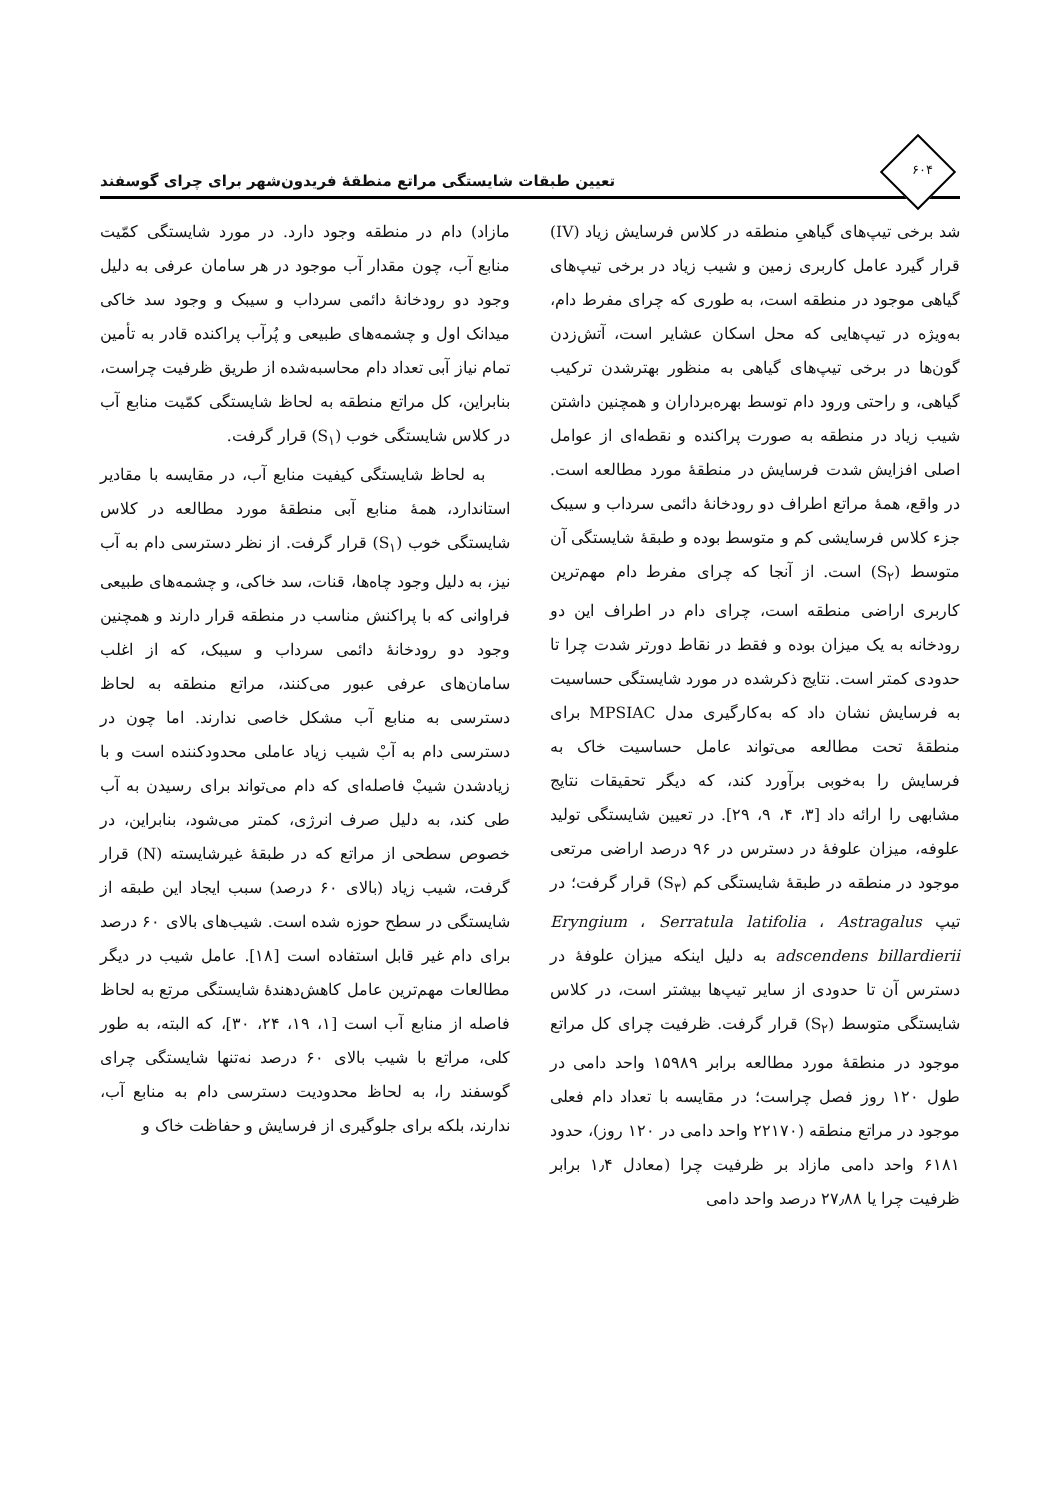۶۰۴
تعیین طبقات شایستگی مراتع منطقهٔ فریدون‌شهر برای چرای گوسفند
شد برخی تیپ‌های گیاهیِ منطقه در کلاس فرسایش زیاد (IV) قرار گیرد عامل کاربری زمین و شیب زیاد در برخی تیپ‌های گیاهی موجود در منطقه است، به طوری که چرای مفرط دام، به‌ویژه در تیپ‌هایی که محل اسکان عشایر است، آتش‌زدن گون‌ها در برخی تیپ‌های گیاهی به منظور بهترشدن ترکیب گیاهی، و راحتی ورود دام توسط بهره‌برداران و همچنین داشتن شیب زیاد در منطقه به صورت پراکنده و نقطه‌ای از عوامل اصلی افزایش شدت فرسایش در منطقهٔ مورد مطالعه است. در واقع، همهٔ مراتع اطراف دو رودخانهٔ دائمی سرداب و سیبک جزء کلاس فرسایشی کم و متوسط بوده و طبقهٔ شایستگی آن متوسط (S<sub>۲</sub>) است. از آنجا که چرای مفرط دام مهم‌ترین کاربری اراضی منطقه است، چرای دام در اطراف این دو رودخانه به یک میزان بوده و فقط در نقاط دورتر شدت چرا تا حدودی کمتر است. نتایج ذکرشده در مورد شایستگی حساسیت به فرسایش نشان داد که به‌کارگیری مدل MPSIAC برای منطقهٔ تحت مطالعه می‌تواند عامل حساسیت خاک به فرسایش را به‌خوبی برآورد کند، که دیگر تحقیقات نتایج مشابهی را ارائه داد [۳، ۴، ۹، ۲۹]. در تعیین شایستگی تولید علوفه، میزان علوفهٔ در دسترس در ۹۶ درصد اراضی مرتعی موجود در منطقه در طبقهٔ شایستگی کم (S<sub>۳</sub>) قرار گرفت؛ در تیپ Eryngium ، Serratula latifolia ، Astragalus adscendens billardierii به دلیل اینکه میزان علوفهٔ در دسترس آن تا حدودی از سایر تیپ‌ها بیشتر است، در کلاس شایستگی متوسط (S<sub>۲</sub>) قرار گرفت. ظرفیت چرای کل مراتع موجود در منطقهٔ مورد مطالعه برابر ۱۵۹۸۹ واحد دامی در طول ۱۲۰ روز فصل چراست؛ در مقایسه با تعداد دام فعلی موجود در مراتع منطقه (۲۲۱۷۰ واحد دامی در ۱۲۰ روز)، حدود ۶۱۸۱ واحد دامی مازاد بر ظرفیت چرا (معادل ۱٫۴ برابر ظرفیت چرا یا ۲۷٫۸۸ درصد واحد دامی
مازاد) دام در منطقه وجود دارد. در مورد شایستگی کمّیت منابع آب، چون مقدار آب موجود در هر سامان عرفی به دلیل وجود دو رودخانهٔ دائمی سرداب و سیبک و وجود سد خاکی میدانک اول و چشمه‌های طبیعی و پُرآب پراکنده قادر به تأمین تمام نیاز آبی تعداد دام محاسبه‌شده از طریق ظرفیت چراست، بنابراین، کل مراتع منطقه به لحاظ شایستگی کمّیت منابع آب در کلاس شایستگی خوب (S<sub>۱</sub>) قرار گرفت.
به لحاظ شایستگی کیفیت منابع آب، در مقایسه با مقادیر استاندارد، همهٔ منابع آبی منطقهٔ مورد مطالعه در کلاس شایستگی خوب (S<sub>۱</sub>) قرار گرفت. از نظر دسترسی دام به آب نیز، به دلیل وجود چاه‌ها، قنات، سد خاکی، و چشمه‌های طبیعی فراوانی که با پراکنش مناسب در منطقه قرار دارند و همچنین وجود دو رودخانهٔ دائمی سرداب و سیبک، که از اغلب سامان‌های عرفی عبور می‌کنند، مراتع منطقه به لحاظ دسترسی به منابع آب مشکل خاصی ندارند. اما چون در دسترسی دام به آبْ شیب زیاد عاملی محدودکننده است و با زیادشدن شیبْ فاصله‌ای که دام می‌تواند برای رسیدن به آب طی کند، به دلیل صرف انرژی، کمتر می‌شود، بنابراین، در خصوص سطحی از مراتع که در طبقهٔ غیرشایسته (N) قرار گرفت، شیب زیاد (بالای ۶۰ درصد) سبب ایجاد این طبقه از شایستگی در سطح حوزه شده است. شیب‌های بالای ۶۰ درصد برای دام غیر قابل استفاده است [۱۸]. عامل شیب در دیگر مطالعات مهم‌ترین عامل کاهش‌دهندهٔ شایستگی مرتع به لحاظ فاصله از منابع آب است [۱، ۱۹، ۲۴، ۳۰]، که البته، به طور کلی، مراتع با شیب بالای ۶۰ درصد نه‌تنها شایستگی چرای گوسفند را، به لحاظ محدودیت دسترسی دام به منابع آب، ندارند، بلکه برای جلوگیری از فرسایش و حفاظت خاک و